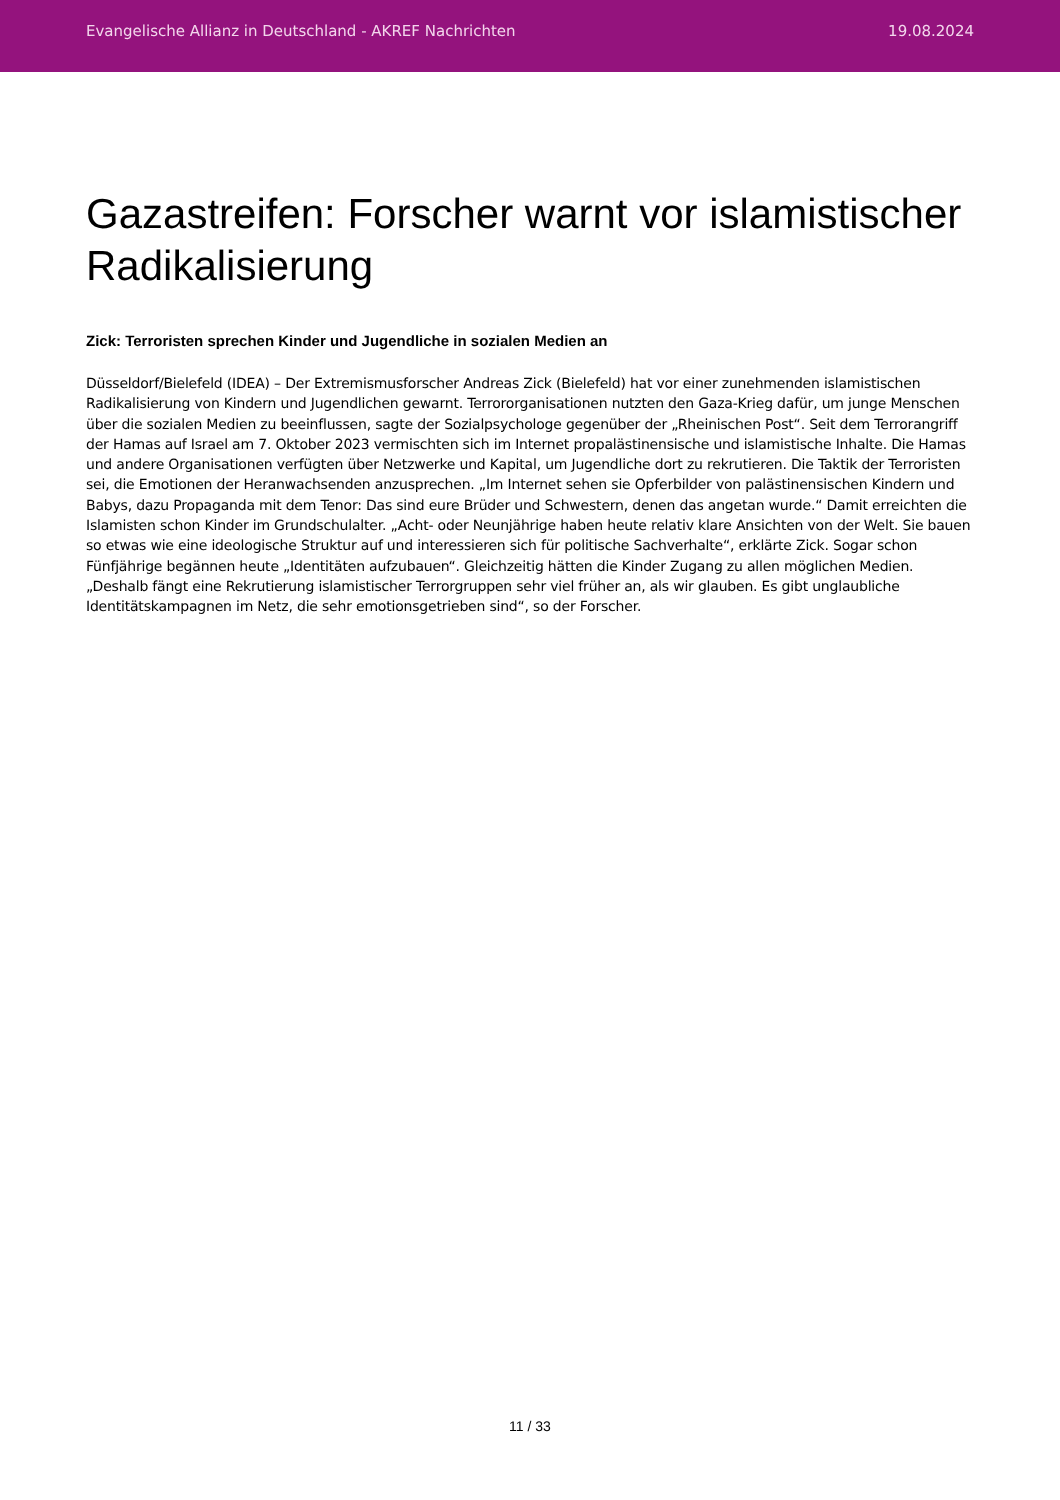Evangelische Allianz in Deutschland - AKREF Nachrichten 19.08.2024
Gazastreifen: Forscher warnt vor islamistischer Radikalisierung
Zick: Terroristen sprechen Kinder und Jugendliche in sozialen Medien an
Düsseldorf/Bielefeld (IDEA) – Der Extremismusforscher Andreas Zick (Bielefeld) hat vor einer zunehmenden islamistischen Radikalisierung von Kindern und Jugendlichen gewarnt. Terrororganisationen nutzten den Gaza-Krieg dafür, um junge Menschen über die sozialen Medien zu beeinflussen, sagte der Sozialpsychologe gegenüber der „Rheinischen Post“. Seit dem Terrorangriff der Hamas auf Israel am 7. Oktober 2023 vermischten sich im Internet propalästinensische und islamistische Inhalte. Die Hamas und andere Organisationen verfügten über Netzwerke und Kapital, um Jugendliche dort zu rekrutieren. Die Taktik der Terroristen sei, die Emotionen der Heranwachsenden anzusprechen. „Im Internet sehen sie Opferbilder von palästinensischen Kindern und Babys, dazu Propaganda mit dem Tenor: Das sind eure Brüder und Schwestern, denen das angetan wurde.“ Damit erreichten die Islamisten schon Kinder im Grundschulalter. „Acht- oder Neunjährige haben heute relativ klare Ansichten von der Welt. Sie bauen so etwas wie eine ideologische Struktur auf und interessieren sich für politische Sachverhalte“, erklärte Zick. Sogar schon Fünfjährige begännen heute „Identitäten aufzubauen“. Gleichzeitig hätten die Kinder Zugang zu allen möglichen Medien. „Deshalb fängt eine Rekrutierung islamistischer Terrorgruppen sehr viel früher an, als wir glauben. Es gibt unglaubliche Identitätskampagnen im Netz, die sehr emotionsgetrieben sind“, so der Forscher.
11 / 33